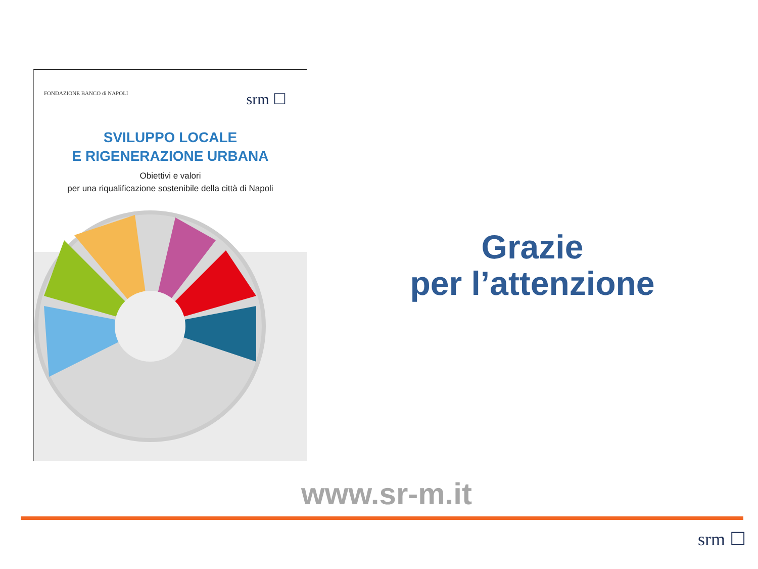FONDAZIONE BANCO di NAPOLI
srm ☐
SVILUPPO LOCALE
E RIGENERAZIONE URBANA
Obiettivi e valori
per una riqualificazione sostenibile della città di Napoli
Grazie
per l’attenzione
www.sr-m.it
srm ☐